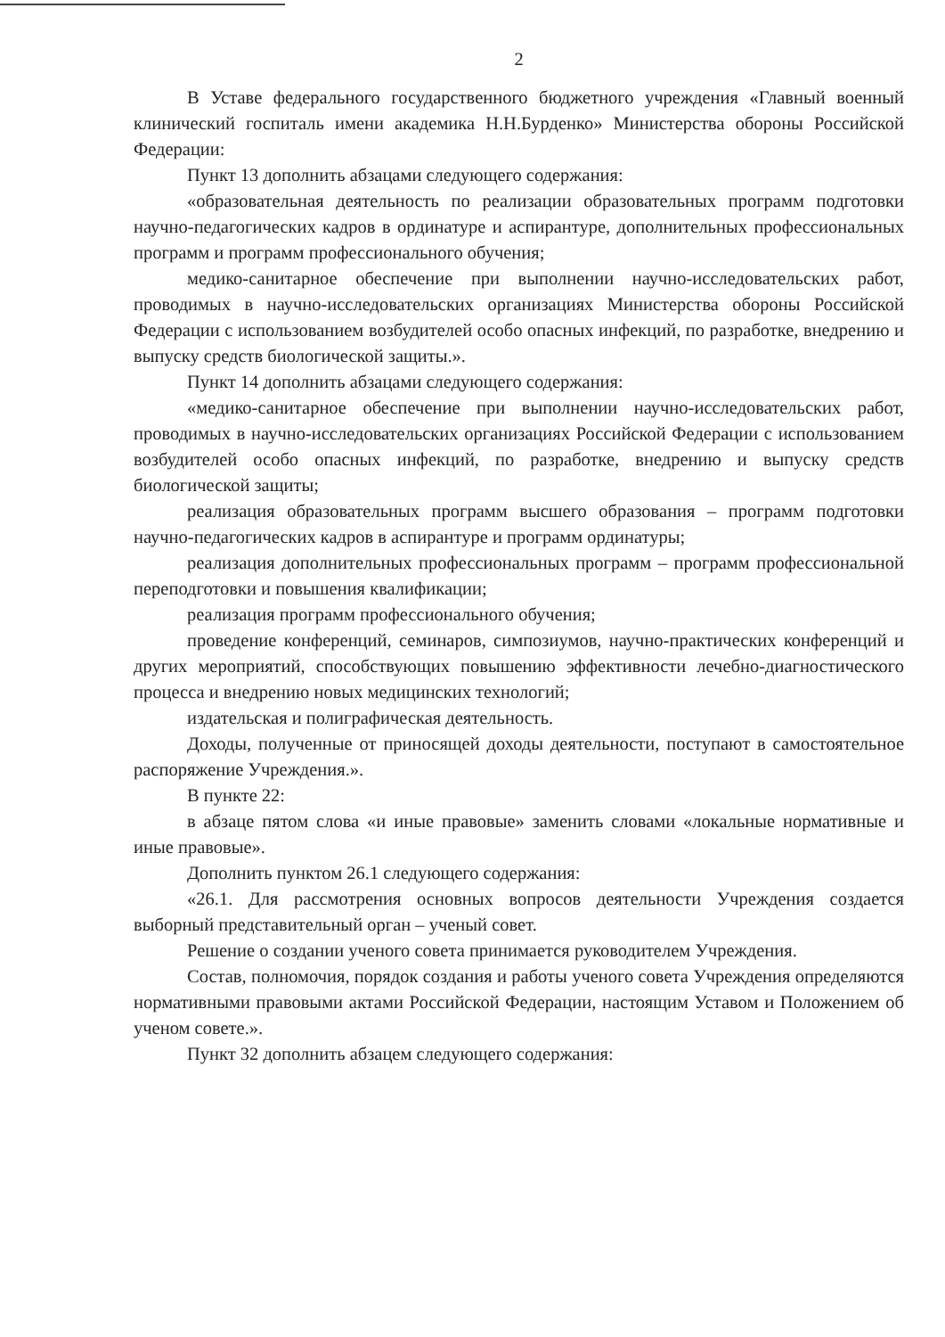2
В Уставе федерального государственного бюджетного учреждения «Главный военный клинический госпиталь имени академика Н.Н.Бурденко» Министерства обороны Российской Федерации:
Пункт 13 дополнить абзацами следующего содержания:
«образовательная деятельность по реализации образовательных программ подготовки научно-педагогических кадров в ординатуре и аспирантуре, дополнительных профессиональных программ и программ профессионального обучения;
медико-санитарное обеспечение при выполнении научно-исследовательских работ, проводимых в научно-исследовательских организациях Министерства обороны Российской Федерации с использованием возбудителей особо опасных инфекций, по разработке, внедрению и выпуску средств биологической защиты.».
Пункт 14 дополнить абзацами следующего содержания:
«медико-санитарное обеспечение при выполнении научно-исследовательских работ, проводимых в научно-исследовательских организациях Российской Федерации с использованием возбудителей особо опасных инфекций, по разработке, внедрению и выпуску средств биологической защиты;
реализация образовательных программ высшего образования – программ подготовки научно-педагогических кадров в аспирантуре и программ ординатуры;
реализация дополнительных профессиональных программ – программ профессиональной переподготовки и повышения квалификации;
реализация программ профессионального обучения;
проведение конференций, семинаров, симпозиумов, научно-практических конференций и других мероприятий, способствующих повышению эффективности лечебно-диагностического процесса и внедрению новых медицинских технологий;
издательская и полиграфическая деятельность.
Доходы, полученные от приносящей доходы деятельности, поступают в самостоятельное распоряжение Учреждения.».
В пункте 22:
в абзаце пятом слова «и иные правовые» заменить словами «локальные нормативные и иные правовые».
Дополнить пунктом 26.1 следующего содержания:
«26.1. Для рассмотрения основных вопросов деятельности Учреждения создается выборный представительный орган – ученый совет.
Решение о создании ученого совета принимается руководителем Учреждения.
Состав, полномочия, порядок создания и работы ученого совета Учреждения определяются нормативными правовыми актами Российской Федерации, настоящим Уставом и Положением об ученом совете.».
Пункт 32 дополнить абзацем следующего содержания: